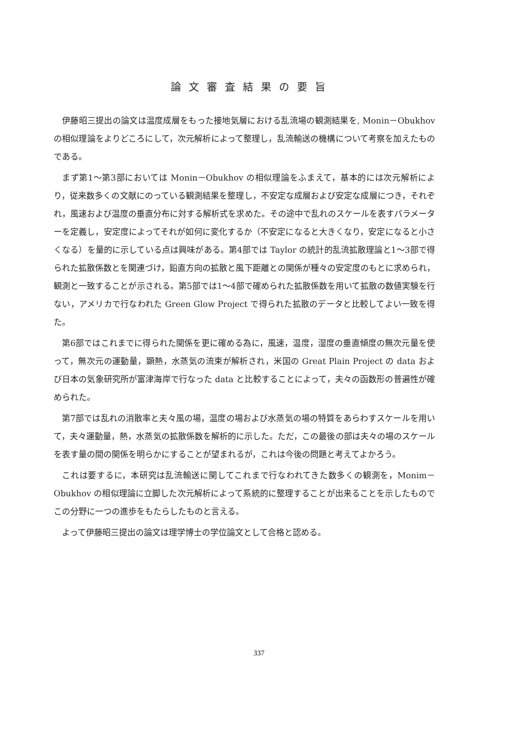論文審査結果の要旨
伊藤昭三提出の論文は温度成層をもった接地気層における乱流場の観測結果を, Monin－Obukhovの相似理論をよりどころにして，次元解析によって整理し，乱流輸送の機構について考察を加えたものである。
まず第1～第3部においては Monin－Obukhov の相似理論をふまえて，基本的には次元解析により，従来数多くの文献にのっている観測結果を整理し，不安定な成層および安定な成層につき，それぞれ，風速および温度の垂直分布に対する解析式を求めた。その途中で乱れのスケールを表すパラメーターを定義し，安定度によってそれが如何に変化するか（不安定になると大きくなり，安定になると小さくなる）を量的に示している点は興味がある。第4部では Taylor の統計的乱流拡散理論と1～3部で得られた拡散係数とを関連づけ，鉛直方向の拡散と風下距離との関係が種々の安定度のもとに求められ，観測と一致することが示される。第5部では1～4部で確められた拡散係数を用いて拡散の数値実験を行ない，アメリカで行なわれた Green Glow Project で得られた拡散のデータと比較してよい一致を得た。
第6部ではこれまでに得られた関係を更に確める為に，風速，温度，湿度の垂直傾度の無次元量を使って，無次元の運動量，顕熱，水蒸気の流束が解析され，米国の Great Plain Project の data および日本の気象研究所が富津海岸で行なった data と比較することによって，夫々の函数形の普遍性が確められた。
第7部では乱れの消散率と夫々風の場，温度の場および水蒸気の場の特質をあらわすスケールを用いて，夫々運動量，熱，水蒸気の拡散係数を解析的に示した。ただ，この最後の部は夫々の場のスケールを表す量の間の関係を明らかにすることが望まれるが，これは今後の問題と考えてよかろう。
これは要するに，本研究は乱流輸送に関してこれまで行なわれてきた数多くの観測を，Monim－Obukhov の相似理論に立脚した次元解析によって系統的に整理することが出来ることを示したものでこの分野に一つの進歩をもたらしたものと言える。
よって伊藤昭三提出の論文は理学博士の学位論文として合格と認める。
337